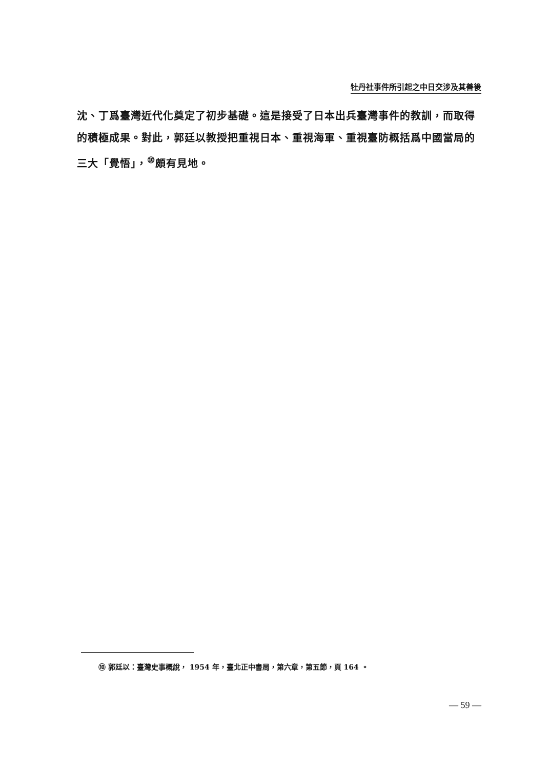牡丹社事件所引起之中日交涉及其善後
沈、丁爲臺灣近代化奠定了初步基礎。這是接受了日本出兵臺灣事件的教訓，而取得的積極成果。對此，郭廷以教授把重視日本、重視海軍、重視臺防概括爲中國當局的三大「覺悟」，<sup>⑩</sup>頗有見地。
⑩ 郭廷以：臺灣史事概說， 1954 年，臺北正中書局，第六章，第五節，頁 164 。
— 59 —